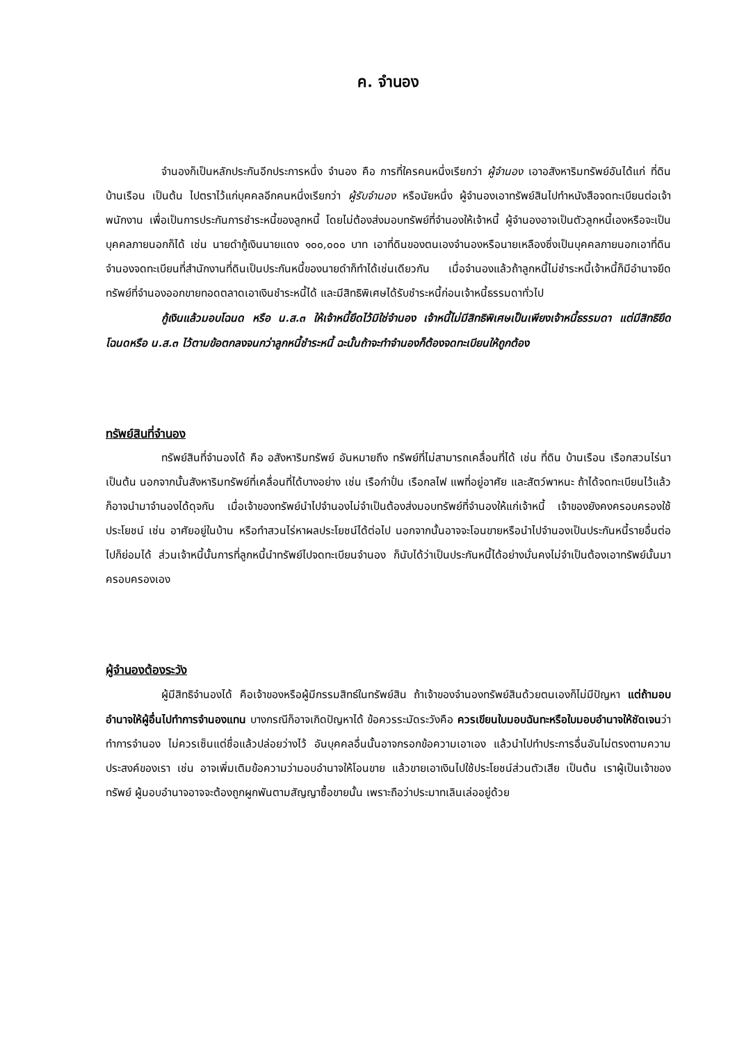ค. จำนอง
จำนองก็เป็นหลักประกันอีกประการหนึ่ง จำนอง คือ การที่ใครคนหนึ่งเรียกว่า ผู้จำนอง เอาอสังหาริมทรัพย์อันได้แก่ ที่ดิน บ้านเรือน เป็นต้น ไปตราไว้แก่บุคคลอีกคนหนึ่งเรียกว่า ผู้รับจำนอง หรือนัยหนึ่ง ผู้จำนองเอาทรัพย์สินไปทำหนังสือจดทะเบียนต่อเจ้าพนักงาน เพื่อเป็นการประกันการชำระหนี้ของลูกหนี้ โดยไม่ต้องส่งมอบทรัพย์ที่จำนองให้เจ้าหนี้ ผู้จำนองอาจเป็นตัวลูกหนี้เองหรือจะเป็นบุคคลภายนอกก็ได้ เช่น นายดำกู้เงินนายแดง ๑๐๐,๐๐๐ บาท เอาที่ดินของตนเองจำนองหรือนายเหลืองซึ่งเป็นบุคคลภายนอกเอาที่ดินจำนองจดทะเบียนที่สำนักงานที่ดินเป็นประกันหนี้ของนายดำก็ทำได้เช่นเดียวกัน เมื่อจำนองแล้วถ้าลูกหนี้ไม่ชำระหนี้เจ้าหนี้ก็มีอำนาจยึดทรัพย์ที่จำนองออกขายทอดตลาดเอาเงินชำระหนี้ได้ และมีสิทธิพิเศษได้รับชำระหนี้ก่อนเจ้าหนี้ธรรมดาทั่วไป
กู้เงินแล้วมอบโฉนด หรือ น.ส.๓ ให้เจ้าหนี้ยึดไว้มิใช่จำนอง เจ้าหนี้ไม่มีสิทธิพิเศษเป็นเพียงเจ้าหนี้ธรรมดา แต่มีสิทธิยึดโฉนดหรือ น.ส.๓ ไว้ตามข้อตกลงจนกว่าลูกหนี้ชำระหนี้ ฉะนั้นถ้าจะทำจำนองก็ต้องจดทะเบียนให้ถูกต้อง
ทรัพย์สินที่จำนอง
ทรัพย์สินที่จำนองได้ คือ อสังหาริมทรัพย์ อันหมายถึง ทรัพย์ที่ไม่สามารถเคลื่อนที่ได้ เช่น ที่ดิน บ้านเรือน เรือกสวนไร่นา เป็นต้น นอกจากนั้นสังหาริมทรัพย์ที่เคลื่อนที่ได้บางอย่าง เช่น เรือกำปั่น เรือกลไฟ แพที่อยู่อาศัย และสัตว์พาหนะ ถ้าได้จดทะเบียนไว้แล้ว ก็อาจนำมาจำนองได้ดุจกัน เมื่อเจ้าของทรัพย์นำไปจำนองไม่จำเป็นต้องส่งมอบทรัพย์ที่จำนองให้แก่เจ้าหนี้ เจ้าของยังคงครอบครองใช้ประโยชน์ เช่น อาศัยอยู่ในบ้าน หรือทำสวนไร่หาผลประโยชน์ได้ต่อไป นอกจากนั้นอาจจะโอนขายหรือนำไปจำนองเป็นประกันหนี้รายอื่นต่อไปก็ย่อมได้ ส่วนเจ้าหนี้นั้นการที่ลูกหนี้นำทรัพย์ไปจดทะเบียนจำนอง ก็นับได้ว่าเป็นประกันหนี้ได้อย่างมั่นคงไม่จำเป็นต้องเอาทรัพย์นั้นมาครอบครองเอง
ผู้จำนองต้องระวัง
ผู้มีสิทธิจำนองได้ คือเจ้าของหรือผู้มีกรรมสิทธ์ในทรัพย์สิน ถ้าเจ้าของจำนองทรัพย์สินด้วยตนเองก็ไม่มีปัญหา แต่ถ้ามอบอำนาจให้ผู้อื่นไปทำการจำนองแทน บางกรณีก็อาจเกิดปัญหาได้ ข้อควรระมัดระวังคือ ควรเขียนใบมอบฉันทะหรือใบมอบอำนาจให้ชัดเจนว่าทำการจำนอง ไม่ควรเซ็นแต่ชื่อแล้วปล่อยว่างไว้ อันบุคคลอื่นนั้นอาจกรอกข้อความเอาเอง แล้วนำไปทำประการอื่นอันไม่ตรงตามความประสงค์ของเรา เช่น อาจเพิ่มเติมข้อความว่ามอบอำนาจให้โอนขาย แล้วขายเอาเงินไปใช้ประโยชน์ส่วนตัวเสีย เป็นต้น เราผู้เป็นเจ้าของทรัพย์ ผู้มอบอำนาจอาจจะต้องถูกผูกพันตามสัญญาซื้อขายนั้น เพราะถือว่าประมาทเลินเล่ออยู่ด้วย